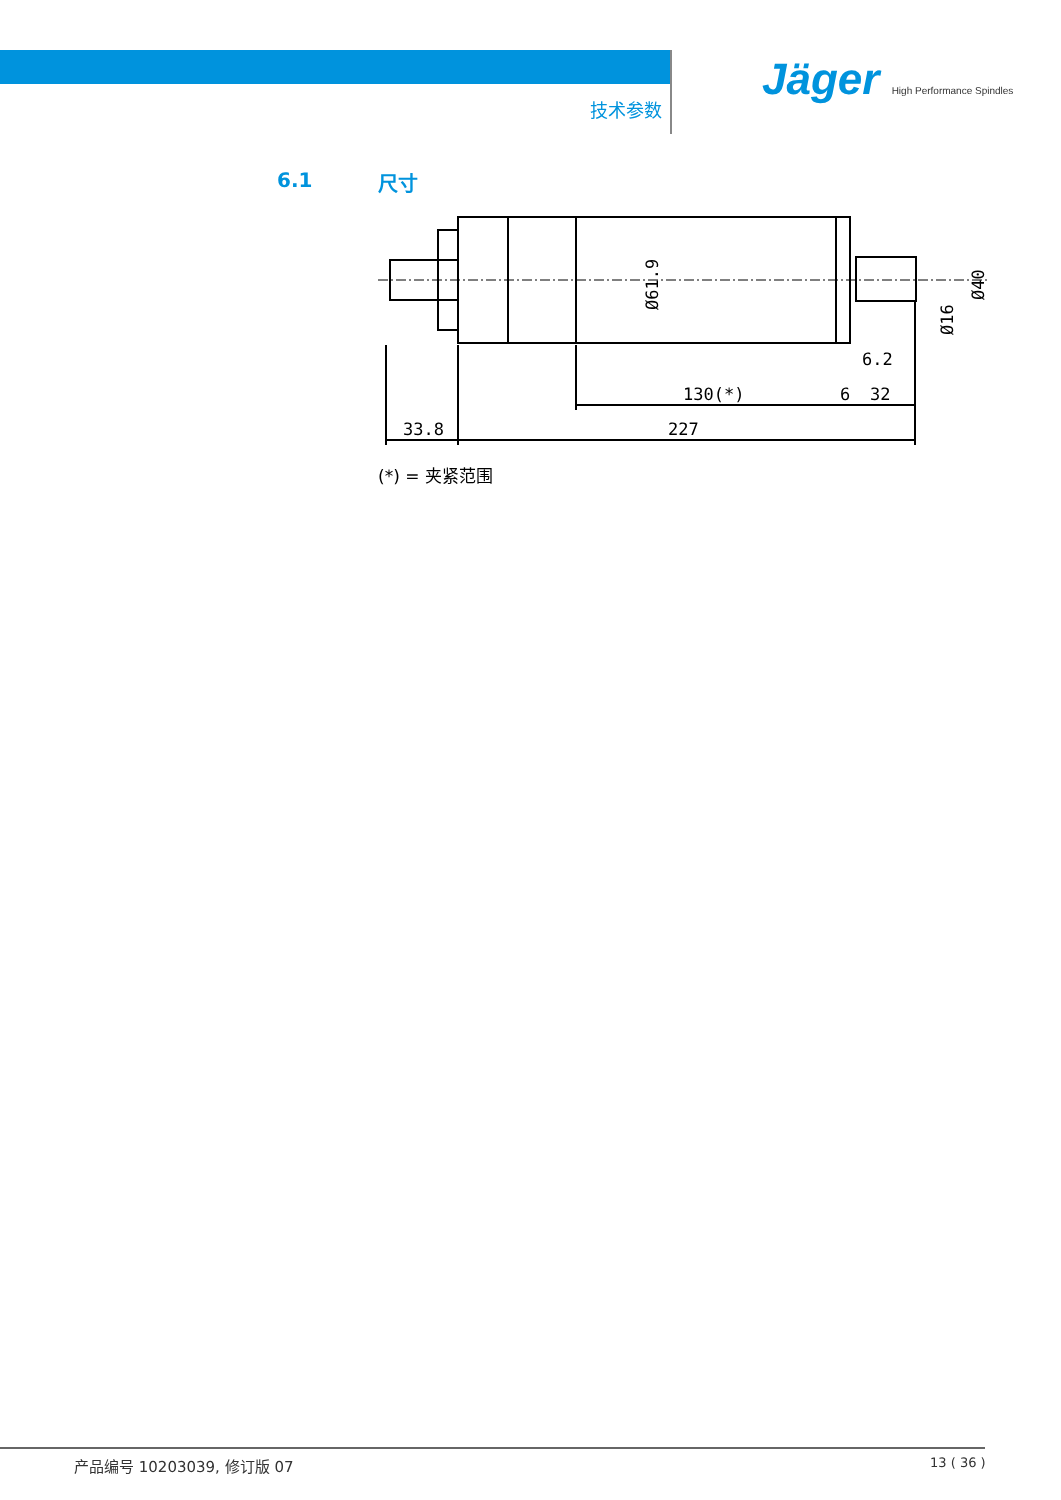技术参数
Jäger High Performance Spindles
6.1 尺寸
33.8
227
130(*)
6
32
6.2
Ø61.9
Ø16
Ø40
(*) = 夹紧范围
产品编号 10203039, 修订版 07 13 ( 36 )